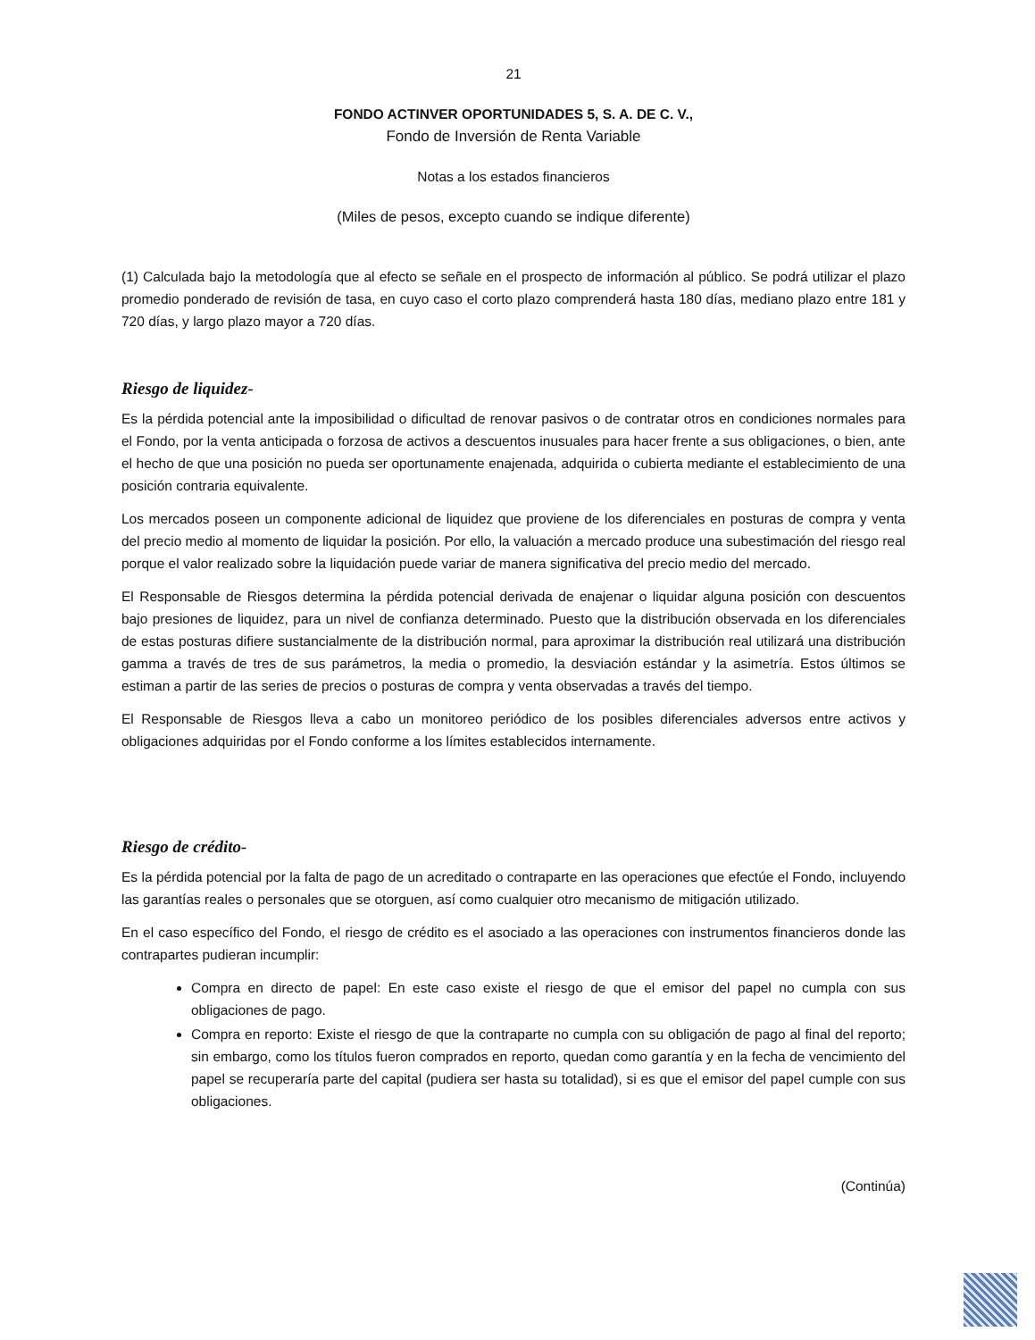21
FONDO ACTINVER OPORTUNIDADES 5, S. A. DE C. V.,
Fondo de Inversión de Renta Variable
Notas a los estados financieros
(Miles de pesos, excepto cuando se indique diferente)
(1) Calculada bajo la metodología que al efecto se señale en el prospecto de información al público. Se podrá utilizar el plazo promedio ponderado de revisión de tasa, en cuyo caso el corto plazo comprenderá hasta 180 días, mediano plazo entre 181 y 720 días, y largo plazo mayor a 720 días.
Riesgo de liquidez-
Es la pérdida potencial ante la imposibilidad o dificultad de renovar pasivos o de contratar otros en condiciones normales para el Fondo, por la venta anticipada o forzosa de activos a descuentos inusuales para hacer frente a sus obligaciones, o bien, ante el hecho de que una posición no pueda ser oportunamente enajenada, adquirida o cubierta mediante el establecimiento de una posición contraria equivalente.
Los mercados poseen un componente adicional de liquidez que proviene de los diferenciales en posturas de compra y venta del precio medio al momento de liquidar la posición. Por ello, la valuación a mercado produce una subestimación del riesgo real porque el valor realizado sobre la liquidación puede variar de manera significativa del precio medio del mercado.
El Responsable de Riesgos determina la pérdida potencial derivada de enajenar o liquidar alguna posición con descuentos bajo presiones de liquidez, para un nivel de confianza determinado. Puesto que la distribución observada en los diferenciales de estas posturas difiere sustancialmente de la distribución normal, para aproximar la distribución real utilizará una distribución gamma a través de tres de sus parámetros, la media o promedio, la desviación estándar y la asimetría. Estos últimos se estiman a partir de las series de precios o posturas de compra y venta observadas a través del tiempo.
El Responsable de Riesgos lleva a cabo un monitoreo periódico de los posibles diferenciales adversos entre activos y obligaciones adquiridas por el Fondo conforme a los límites establecidos internamente.
Riesgo de crédito-
Es la pérdida potencial por la falta de pago de un acreditado o contraparte en las operaciones que efectúe el Fondo, incluyendo las garantías reales o personales que se otorguen, así como cualquier otro mecanismo de mitigación utilizado.
En el caso específico del Fondo, el riesgo de crédito es el asociado a las operaciones con instrumentos financieros donde las contrapartes pudieran incumplir:
Compra en directo de papel: En este caso existe el riesgo de que el emisor del papel no cumpla con sus obligaciones de pago.
Compra en reporto: Existe el riesgo de que la contraparte no cumpla con su obligación de pago al final del reporto; sin embargo, como los títulos fueron comprados en reporto, quedan como garantía y en la fecha de vencimiento del papel se recuperaría parte del capital (pudiera ser hasta su totalidad), si es que el emisor del papel cumple con sus obligaciones.
(Continúa)